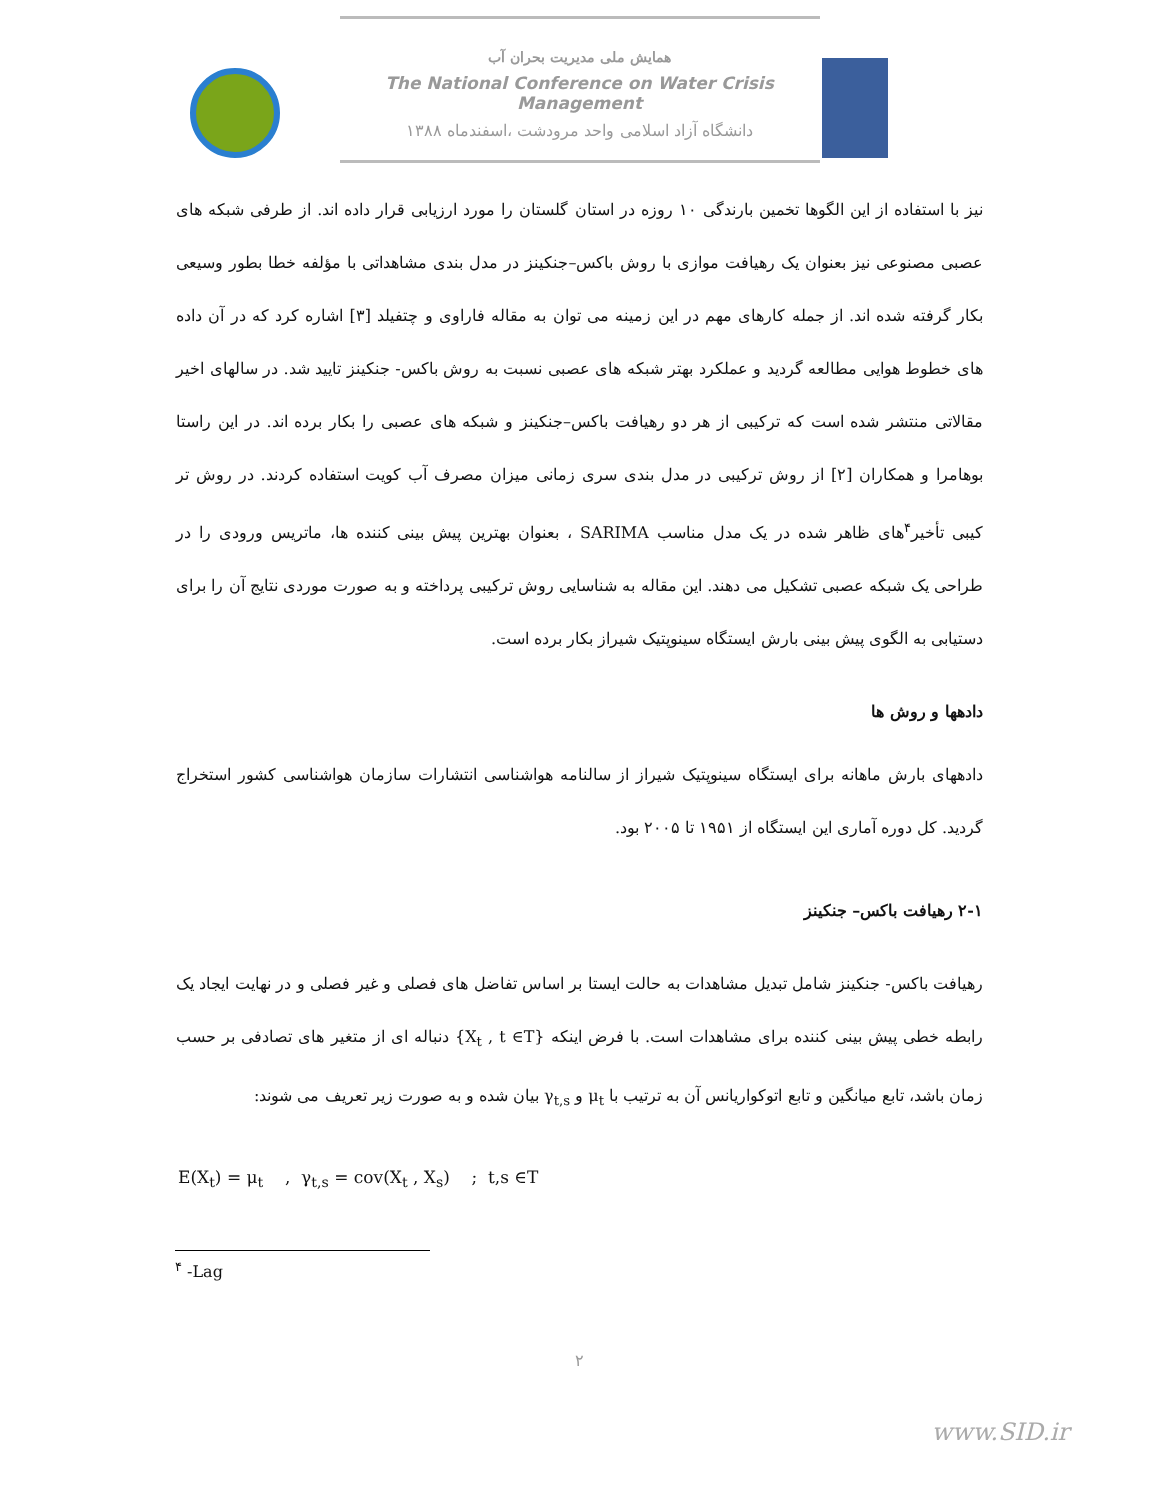همایش ملی مدیریت بحران آب
The National Conference on Water Crisis Management
دانشگاه آزاد اسلامی واحد مرودشت ،اسفندماه ۱۳۸۸
نیز با استفاده از این الگوها تخمین بارندگی ۱۰ روزه در استان گلستان را مورد ارزیابی قرار داده اند. از طرفی شبکه های عصبی مصنوعی نیز بعنوان یک رهیافت موازی با روش باکس–جنکینز در مدل بندی مشاهداتی با مؤلفه خطا بطور وسیعی بکار گرفته شده اند. از جمله کارهای مهم در این زمینه می توان به مقاله فاراوی و چتفیلد [۳] اشاره کرد که در آن داده های خطوط هوایی مطالعه گردید و عملکرد بهتر شبکه های عصبی نسبت به روش باکس- جنکینز تایید شد. در سالهای اخیر مقالاتی منتشر شده است که ترکیبی از هر دو رهیافت باکس–جنکینز و شبکه های عصبی را بکار برده اند. در این راستا بوهامرا و همکاران [۲] از روش ترکیبی در مدل بندی سری زمانی میزان مصرف آب کویت استفاده کردند. در روش تر کیبی تأخیر<sup>۴</sup>های ظاهر شده در یک مدل مناسب SARIMA ، بعنوان بهترین پیش بینی کننده ها، ماتریس ورودی را در طراحی یک شبکه عصبی تشکیل می دهند. این مقاله به شناسایی روش ترکیبی پرداخته و به صورت موردی نتایج آن را برای دستیابی به الگوی پیش بینی بارش ایستگاه سینوپتیک شیراز بکار برده است.
دادهها و روش ها
دادههای بارش ماهانه برای ایستگاه سینوپتیک شیراز از سالنامه هواشناسی انتشارات سازمان هواشناسی کشور استخراج گردید. کل دوره آماری این ایستگاه از ۱۹۵۱ تا ۲۰۰۵ بود.
۲-۱ رهیافت باکس– جنکینز
رهیافت باکس- جنکینز شامل تبدیل مشاهدات به حالت ایستا بر اساس تفاضل های فصلی و غیر فصلی و در نهایت ایجاد یک رابطه خطی پیش بینی کننده برای مشاهدات است. با فرض اینکه {X<sub>t</sub> , t ∈T} دنباله ای از متغیر های تصادفی بر حسب زمان باشد، تابع میانگین و تابع اتوکواریانس آن به ترتیب با μ<sub>t</sub> و γ<sub>t,s</sub> بیان شده و به صورت زیر تعریف می شوند:
E(X<sub>t</sub>) = μ<sub>t</sub> , γ<sub>t,s</sub> = cov(X<sub>t</sub> , X<sub>s</sub>) ; t,s ∈T
<sup>۴</sup> -Lag
۲
www.SID.ir